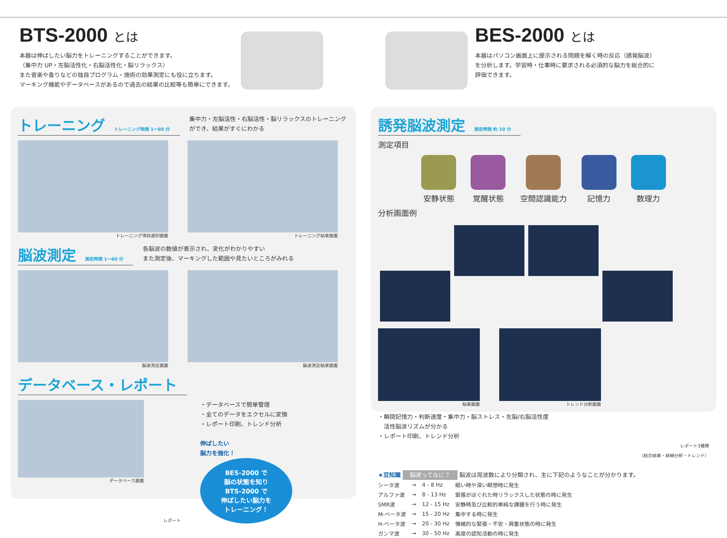BTS-2000 とは
本器は伸ばしたい脳力をトレーニングすることができます。
（集中力 UP・左脳活性化・右脳活性化・脳リラックス）
また音楽や香りなどの独自プログラム・施術の効果測定にも役に立ちます。
マーキング機能やデータベースがあるので過去の結果の比較等も簡単にできます。
BES-2000 とは
本器はパソコン画面上に提示される問題を解く時の反応（誘発脳波）
を分析します。学習時・仕事時に要求される必須的な脳力を総合的に
評価できます。
トレーニング トレーニング時間 1～60 分
集中力・左脳活性・右脳活性・脳リラックスのトレーニング
ができ、結果がすぐにわかる
トレーニング項目選択画面 トレーニング結果画面
脳波測定 測定時間 1～60 分
各脳波の数値が表示され、変化がわかりやすい
また測定後、マーキングした範囲や見たいところがみれる
脳波測定画面 脳波測定結果画面
データベース・レポート
データベース画面 レポート
・データベースで簡単管理
・全てのデータをエクセルに変換
・レポート印刷、トレンド分析
伸ばしたい
脳力を強化！
BES-2000 で
脳の状態を知り
BTS-2000 で
伸ばしたい脳力を
トレーニング！
誘発脳波測定 測定時間 約 10 分
測定項目
安静状態 覚醒状態 空間認識能力 記憶力 数理力
分析画面例
5 3
結果画面 トレンド分析画面
・瞬間記憶力・判断速度・集中力・脳ストレス・左脳/右脳活性度
　活性脳波リズムが分かる
・レポート印刷、トレンド分析
レポート3種類
（総合結果・詳細分析・トレンド）
★豆知識 脳波ってなに？ 脳波は周波数により分類され、主に下記のようなことが分かります。
| シータ波 | → | 4 - 8 Hz | 眠い時や深い瞑想時に発生 |
| アルファ波 | → | 8 - 13 Hz | 緊張がほぐれた時リラックスした状態の時に発生 |
| SMR波 | → | 12 - 15 Hz | 安静時及び比較的単純な課題を行う時に発生 |
| M-ベータ波 | → | 15 - 20 Hz | 集中する時に発生 |
| H-ベータ波 | → | 20 - 30 Hz | 情緒的な緊張・不安・興奮状態の時に発生 |
| ガンマ波 | → | 30 - 50 Hz | 高度の認知活動の時に発生 |